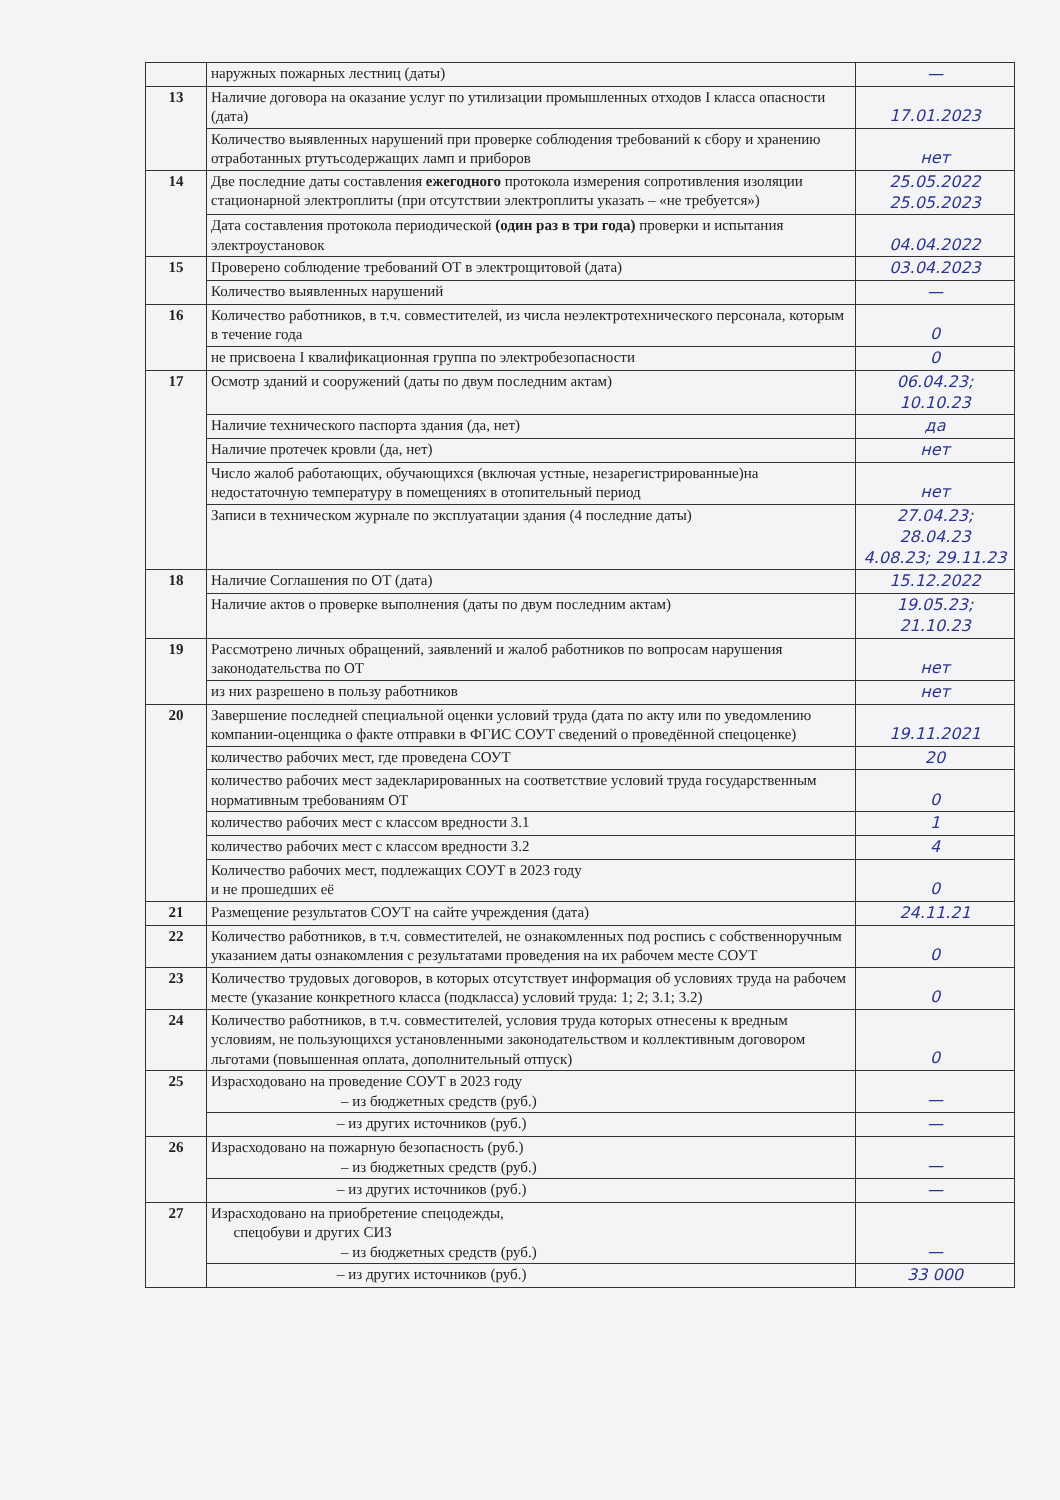| | наружных пожарных лестниц (даты) | — |
| 13 | Наличие договора на оказание услуг по утилизации промышленных отходов I класса опасности (дата) | 17.01.2023 |
| | Количество выявленных нарушений при проверке соблюдения требований к сбору и хранению отработанных ртутьсодержащих ламп и приборов | нет |
| 14 | Две последние даты составления ежегодного протокола измерения сопротивления изоляции стационарной электроплиты (при отсутствии электроплиты указать – «не требуется») | 25.05.2022 25.05.2023 |
| | Дата составления протокола периодической (один раз в три года) проверки и испытания электроустановок | 04.04.2022 |
| 15 | Проверено соблюдение требований ОТ в электрощитовой (дата) | 03.04.2023 |
| | Количество выявленных нарушений | — |
| 16 | Количество работников, в т.ч. совместителей, из числа неэлектротехнического персонала, которым в течение года | 0 |
| | не присвоена I квалификационная группа по электробезопасности | 0 |
| 17 | Осмотр зданий и сооружений (даты по двум последним актам) | 06.04.23; 10.10.23 |
| | Наличие технического паспорта здания (да, нет) | да |
| | Наличие протечек кровли (да, нет) | нет |
| | Число жалоб работающих, обучающихся (включая устные, незарегистрированные)на недостаточную температуру в помещениях в отопительный период | нет |
| | Записи в техническом журнале по эксплуатации здания (4 последние даты) | 27.04.23; 28.04.23 4.08.23; 29.11.23 |
| 18 | Наличие Соглашения по ОТ (дата) | 15.12.2022 |
| | Наличие актов о проверке выполнения (даты по двум последним актам) | 19.05.23; 21.10.23 |
| 19 | Рассмотрено личных обращений, заявлений и жалоб работников по вопросам нарушения законодательства по ОТ | нет |
| | из них разрешено в пользу работников | нет |
| 20 | Завершение последней специальной оценки условий труда (дата по акту или по уведомлению компании-оценщика о факте отправки в ФГИС СОУТ сведений о проведённой спецоценке) | 19.11.2021 |
| | количество рабочих мест, где проведена СОУТ | 20 |
| | количество рабочих мест задекларированных на соответствие условий труда государственным нормативным требованиям ОТ | 0 |
| | количество рабочих мест с классом вредности 3.1 | 1 |
| | количество рабочих мест с классом вредности 3.2 | 4 |
| | Количество рабочих мест, подлежащих СОУТ в 2023 году и не прошедших её | 0 |
| 21 | Размещение результатов СОУТ на сайте учреждения (дата) | 24.11.21 |
| 22 | Количество работников, в т.ч. совместителей, не ознакомленных под роспись с собственноручным указанием даты ознакомления с результатами проведения на их рабочем месте СОУТ | 0 |
| 23 | Количество трудовых договоров, в которых отсутствует информация об условиях труда на рабочем месте (указание конкретного класса (подкласса) условий труда: 1; 2; 3.1; 3.2) | 0 |
| 24 | Количество работников, в т.ч. совместителей, условия труда которых отнесены к вредным условиям, не пользующихся установленными законодательством и коллективным договором льготами (повышенная оплата, дополнительный отпуск) | 0 |
| 25 | Израсходовано на проведение СОУТ в 2023 году – из бюджетных средств (руб.) | — |
| | – из других источников (руб.) | — |
| 26 | Израсходовано на пожарную безопасность (руб.) – из бюджетных средств (руб.) | — |
| | – из других источников (руб.) | — |
| 27 | Израсходовано на приобретение спецодежды, спецобуви и других СИЗ – из бюджетных средств (руб.) | — |
| | – из других источников (руб.) | 33 000 |